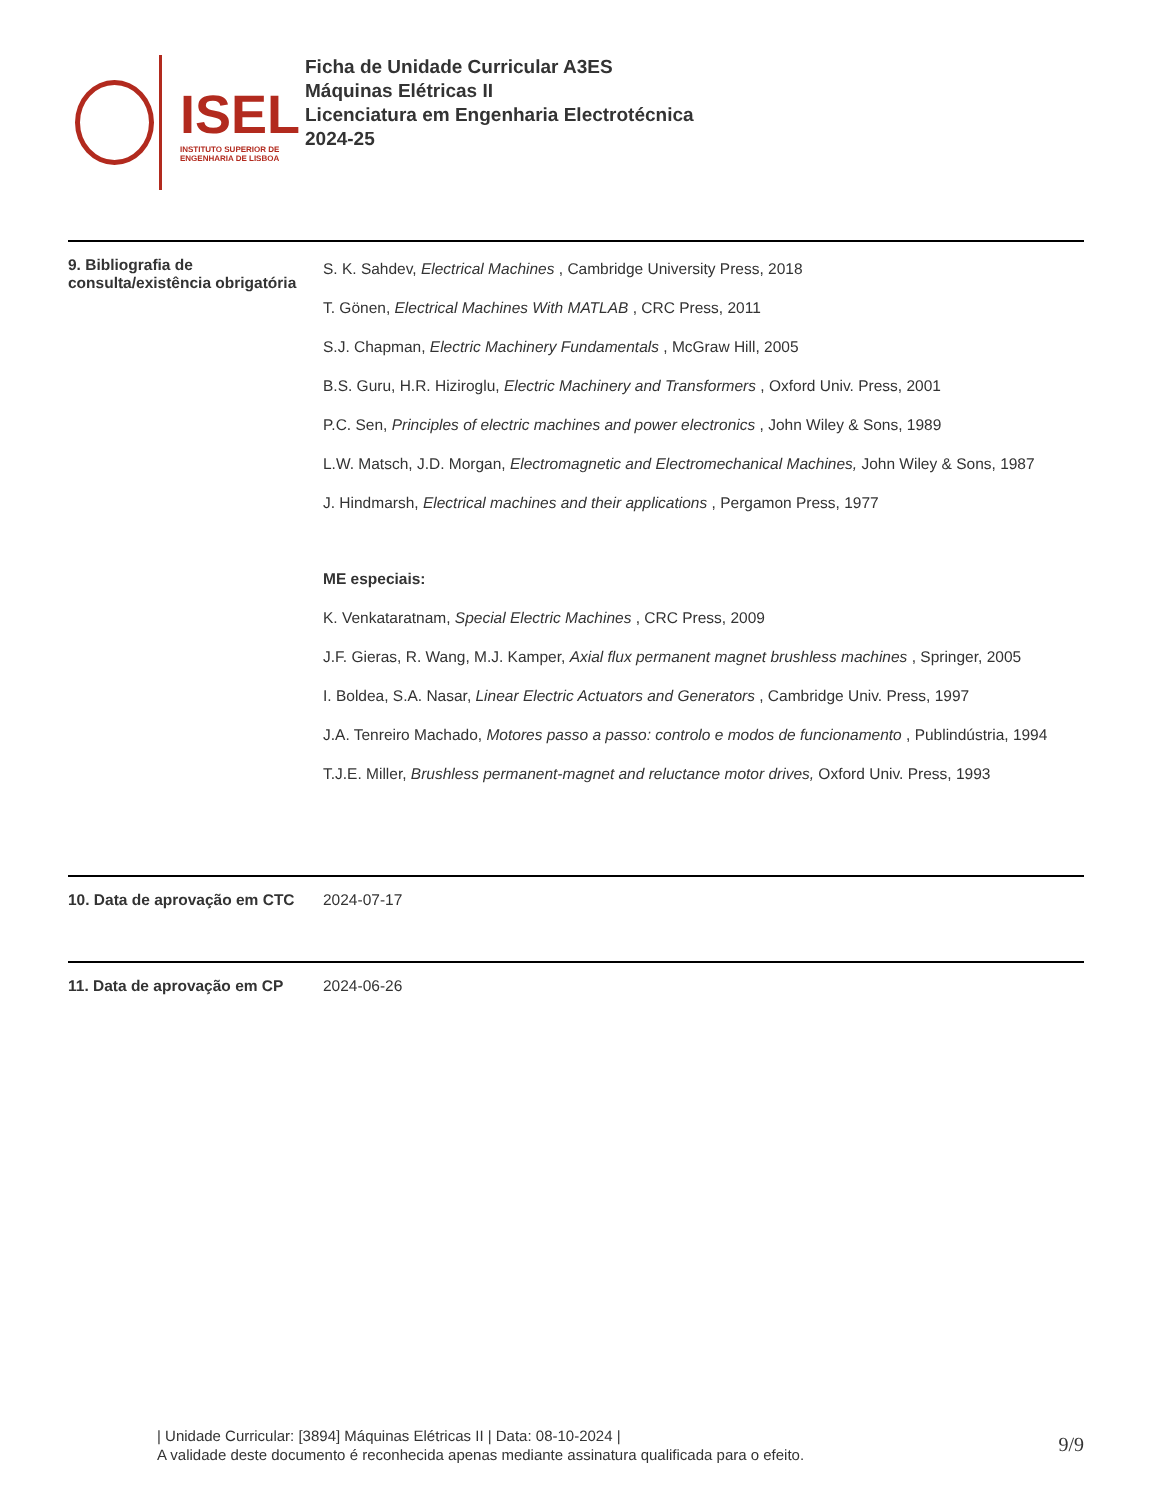ISEL
INSTITUTO SUPERIOR DE
ENGENHARIA DE LISBOA
Ficha de Unidade Curricular A3ES
Máquinas Elétricas II
Licenciatura em Engenharia Electrotécnica
2024-25
9. Bibliografia de consulta/existência obrigatória
S. K. Sahdev, Electrical Machines , Cambridge University Press, 2018
T. Gönen, Electrical Machines With MATLAB , CRC Press, 2011
S.J. Chapman, Electric Machinery Fundamentals , McGraw Hill, 2005
B.S. Guru, H.R. Hiziroglu, Electric Machinery and Transformers , Oxford Univ. Press, 2001
P.C. Sen, Principles of electric machines and power electronics , John Wiley & Sons, 1989
L.W. Matsch, J.D. Morgan, Electromagnetic and Electromechanical Machines, John Wiley & Sons, 1987
J. Hindmarsh, Electrical machines and their applications , Pergamon Press, 1977
ME especiais:
K. Venkataratnam, Special Electric Machines , CRC Press, 2009
J.F. Gieras, R. Wang, M.J. Kamper, Axial flux permanent magnet brushless machines , Springer, 2005
I. Boldea, S.A. Nasar, Linear Electric Actuators and Generators , Cambridge Univ. Press, 1997
J.A. Tenreiro Machado, Motores passo a passo: controlo e modos de funcionamento , Publindústria, 1994
T.J.E. Miller, Brushless permanent-magnet and reluctance motor drives, Oxford Univ. Press, 1993
10. Data de aprovação em CTC
2024-07-17
11. Data de aprovação em CP 2024-06-26
| Unidade Curricular: [3894] Máquinas Elétricas II | Data: 08-10-2024 |
A validade deste documento é reconhecida apenas mediante assinatura qualificada para o efeito.
9/9